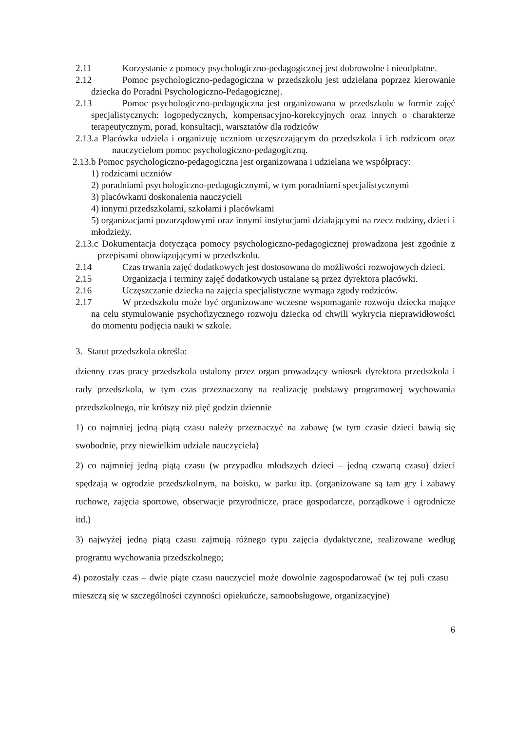2.11 Korzystanie z pomocy psychologiczno-pedagogicznej jest dobrowolne i nieodpłatne.
2.12 Pomoc psychologiczno-pedagogiczna w przedszkolu jest udzielana poprzez kierowanie dziecka do Poradni Psychologiczno-Pedagogicznej.
2.13 Pomoc psychologiczno-pedagogiczna jest organizowana w przedszkolu w formie zajęć specjalistycznych: logopedycznych, kompensacyjno-korekcyjnych oraz innych o charakterze terapeutycznym, porad, konsultacji, warsztatów dla rodziców
2.13.a Placówka udziela i organizuję uczniom uczęszczającym do przedszkola i ich rodzicom oraz nauczycielom pomoc psychologiczno-pedagogiczną.
2.13.b Pomoc psychologiczno-pedagogiczna jest organizowana i udzielana we współpracy:
1) rodzicami uczniów
2) poradniami psychologiczno-pedagogicznymi, w tym poradniami specjalistycznymi
3) placówkami doskonalenia nauczycieli
4) innymi przedszkolami, szkołami i placówkami
5) organizacjami pozarządowymi oraz innymi instytucjami działającymi na rzecz rodziny, dzieci i młodzieży.
2.13.c Dokumentacja dotycząca pomocy psychologiczno-pedagogicznej prowadzona jest zgodnie z przepisami obowiązującymi w przedszkolu.
2.14 Czas trwania zajęć dodatkowych jest dostosowana do możliwości rozwojowych dzieci.
2.15 Organizacja i terminy zajęć dodatkowych ustalane są przez dyrektora placówki.
2.16 Uczęszczanie dziecka na zajęcia specjalistyczne wymaga zgody rodziców.
2.17 W przedszkolu może być organizowane wczesne wspomaganie rozwoju dziecka mające na celu stymulowanie psychofizycznego rozwoju dziecka od chwili wykrycia nieprawidłowości do momentu podjęcia nauki w szkole.
3. Statut przedszkola określa:
dzienny czas pracy przedszkola ustalony przez organ prowadzący wniosek dyrektora przedszkola i rady przedszkola, w tym czas przeznaczony na realizację podstawy programowej wychowania przedszkolnego, nie krótszy niż pięć godzin dziennie
1) co najmniej jedną piątą czasu należy przeznaczyć na zabawę (w tym czasie dzieci bawią się swobodnie, przy niewielkim udziale nauczyciela)
2) co najmniej jedną piątą czasu (w przypadku młodszych dzieci – jedną czwartą czasu) dzieci spędzają w ogrodzie przedszkolnym, na boisku, w parku itp. (organizowane są tam gry i zabawy ruchowe, zajęcia sportowe, obserwacje przyrodnicze, prace gospodarcze, porządkowe i ogrodnicze itd.)
3) najwyżej jedną piątą czasu zajmują różnego typu zajęcia dydaktyczne, realizowane według programu wychowania przedszkolnego;
4) pozostały czas – dwie piąte czasu nauczyciel może dowolnie zagospodarować (w tej puli czasu mieszczą się w szczególności czynności opiekuńcze, samoobsługowe, organizacyjne)
6